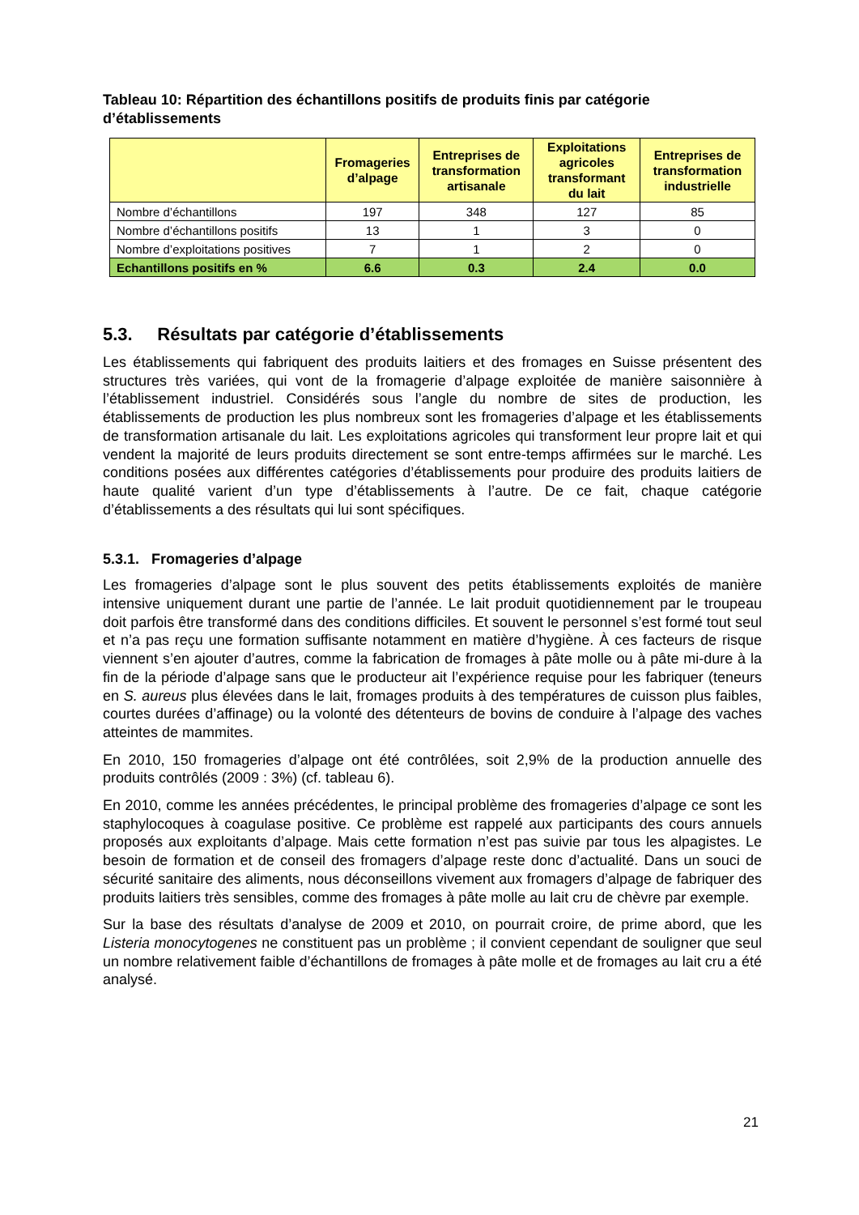Tableau 10: Répartition des échantillons positifs de produits finis par catégorie d’établissements
| | Fromageries d’alpage | Entreprises de transformation artisanale | Exploitations agricoles transformant du lait | Entreprises de transformation industrielle |
| --- | --- | --- | --- | --- |
| Nombre d’échantillons | 197 | 348 | 127 | 85 |
| Nombre d’échantillons positifs | 13 | 1 | 3 | 0 |
| Nombre d’exploitations positives | 7 | 1 | 2 | 0 |
| Echantillons positifs en % | 6.6 | 0.3 | 2.4 | 0.0 |
5.3. Résultats par catégorie d’établissements
Les établissements qui fabriquent des produits laitiers et des fromages en Suisse présentent des structures très variées, qui vont de la fromagerie d’alpage exploitée de manière saisonnière à l’établissement industriel. Considérés sous l’angle du nombre de sites de production, les établissements de production les plus nombreux sont les fromageries d’alpage et les établissements de transformation artisanale du lait. Les exploitations agricoles qui transforment leur propre lait et qui vendent la majorité de leurs produits directement se sont entre-temps affirmées sur le marché. Les conditions posées aux différentes catégories d’établissements pour produire des produits laitiers de haute qualité varient d’un type d’établissements à l’autre. De ce fait, chaque catégorie d’établissements a des résultats qui lui sont spécifiques.
5.3.1. Fromageries d’alpage
Les fromageries d’alpage sont le plus souvent des petits établissements exploités de manière intensive uniquement durant une partie de l’année. Le lait produit quotidiennement par le troupeau doit parfois être transformé dans des conditions difficiles. Et souvent le personnel s’est formé tout seul et n’a pas reçu une formation suffisante notamment en matière d’hygiène. À ces facteurs de risque viennent s’en ajouter d’autres, comme la fabrication de fromages à pâte molle ou à pâte mi-dure à la fin de la période d’alpage sans que le producteur ait l’expérience requise pour les fabriquer (teneurs en S. aureus plus élevées dans le lait, fromages produits à des températures de cuisson plus faibles, courtes durées d’affinage) ou la volonté des détenteurs de bovins de conduire à l’alpage des vaches atteintes de mammites.
En 2010, 150 fromageries d’alpage ont été contrôlées, soit 2,9% de la production annuelle des produits contrôlés (2009 : 3%) (cf. tableau 6).
En 2010, comme les années précédentes, le principal problème des fromageries d’alpage ce sont les staphylocoques à coagulase positive. Ce problème est rappelé aux participants des cours annuels proposés aux exploitants d’alpage. Mais cette formation n’est pas suivie par tous les alpagistes. Le besoin de formation et de conseil des fromagers d’alpage reste donc d’actualité. Dans un souci de sécurité sanitaire des aliments, nous déconseillons vivement aux fromagers d’alpage de fabriquer des produits laitiers très sensibles, comme des fromages à pâte molle au lait cru de chèvre par exemple.
Sur la base des résultats d’analyse de 2009 et 2010, on pourrait croire, de prime abord, que les Listeria monocytogenes ne constituent pas un problème ; il convient cependant de souligner que seul un nombre relativement faible d’échantillons de fromages à pâte molle et de fromages au lait cru a été analysé.
21